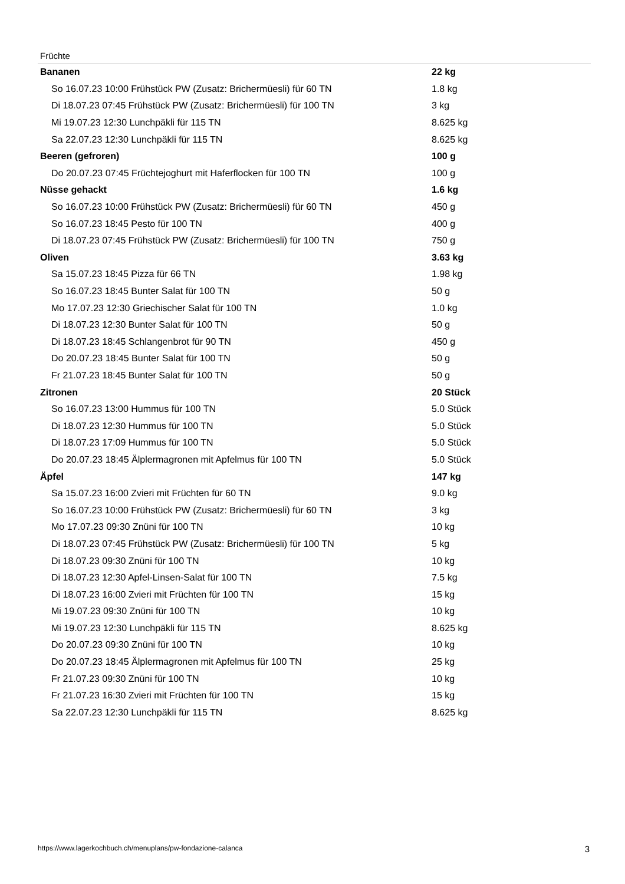Früchte
| Bananen | 22 kg |
| So 16.07.23 10:00 Frühstück PW (Zusatz: Brichermüesli) für 60 TN | 1.8 kg |
| Di 18.07.23 07:45 Frühstück PW (Zusatz: Brichermüesli) für 100 TN | 3 kg |
| Mi 19.07.23 12:30 Lunchpäkli für 115 TN | 8.625 kg |
| Sa 22.07.23 12:30 Lunchpäkli für 115 TN | 8.625 kg |
| Beeren (gefroren) | 100 g |
| Do 20.07.23 07:45 Früchtejoghurt mit Haferflocken für 100 TN | 100 g |
| Nüsse gehackt | 1.6 kg |
| So 16.07.23 10:00 Frühstück PW (Zusatz: Brichermüesli) für 60 TN | 450 g |
| So 16.07.23 18:45 Pesto für 100 TN | 400 g |
| Di 18.07.23 07:45 Frühstück PW (Zusatz: Brichermüesli) für 100 TN | 750 g |
| Oliven | 3.63 kg |
| Sa 15.07.23 18:45 Pizza für 66 TN | 1.98 kg |
| So 16.07.23 18:45 Bunter Salat für 100 TN | 50 g |
| Mo 17.07.23 12:30 Griechischer Salat für 100 TN | 1.0 kg |
| Di 18.07.23 12:30 Bunter Salat für 100 TN | 50 g |
| Di 18.07.23 18:45 Schlangenbrot für 90 TN | 450 g |
| Do 20.07.23 18:45 Bunter Salat für 100 TN | 50 g |
| Fr 21.07.23 18:45 Bunter Salat für 100 TN | 50 g |
| Zitronen | 20 Stück |
| So 16.07.23 13:00 Hummus für 100 TN | 5.0 Stück |
| Di 18.07.23 12:30 Hummus für 100 TN | 5.0 Stück |
| Di 18.07.23 17:09 Hummus für 100 TN | 5.0 Stück |
| Do 20.07.23 18:45 Älplermagronen mit Apfelmus für 100 TN | 5.0 Stück |
| Äpfel | 147 kg |
| Sa 15.07.23 16:00 Zvieri mit Früchten für 60 TN | 9.0 kg |
| So 16.07.23 10:00 Frühstück PW (Zusatz: Brichermüesli) für 60 TN | 3 kg |
| Mo 17.07.23 09:30 Znüni für 100 TN | 10 kg |
| Di 18.07.23 07:45 Frühstück PW (Zusatz: Brichermüesli) für 100 TN | 5 kg |
| Di 18.07.23 09:30 Znüni für 100 TN | 10 kg |
| Di 18.07.23 12:30 Apfel-Linsen-Salat für 100 TN | 7.5 kg |
| Di 18.07.23 16:00 Zvieri mit Früchten für 100 TN | 15 kg |
| Mi 19.07.23 09:30 Znüni für 100 TN | 10 kg |
| Mi 19.07.23 12:30 Lunchpäkli für 115 TN | 8.625 kg |
| Do 20.07.23 09:30 Znüni für 100 TN | 10 kg |
| Do 20.07.23 18:45 Älplermagronen mit Apfelmus für 100 TN | 25 kg |
| Fr 21.07.23 09:30 Znüni für 100 TN | 10 kg |
| Fr 21.07.23 16:30 Zvieri mit Früchten für 100 TN | 15 kg |
| Sa 22.07.23 12:30 Lunchpäkli für 115 TN | 8.625 kg |
https://www.lagerkochbuch.ch/menuplans/pw-fondazione-calanca 3